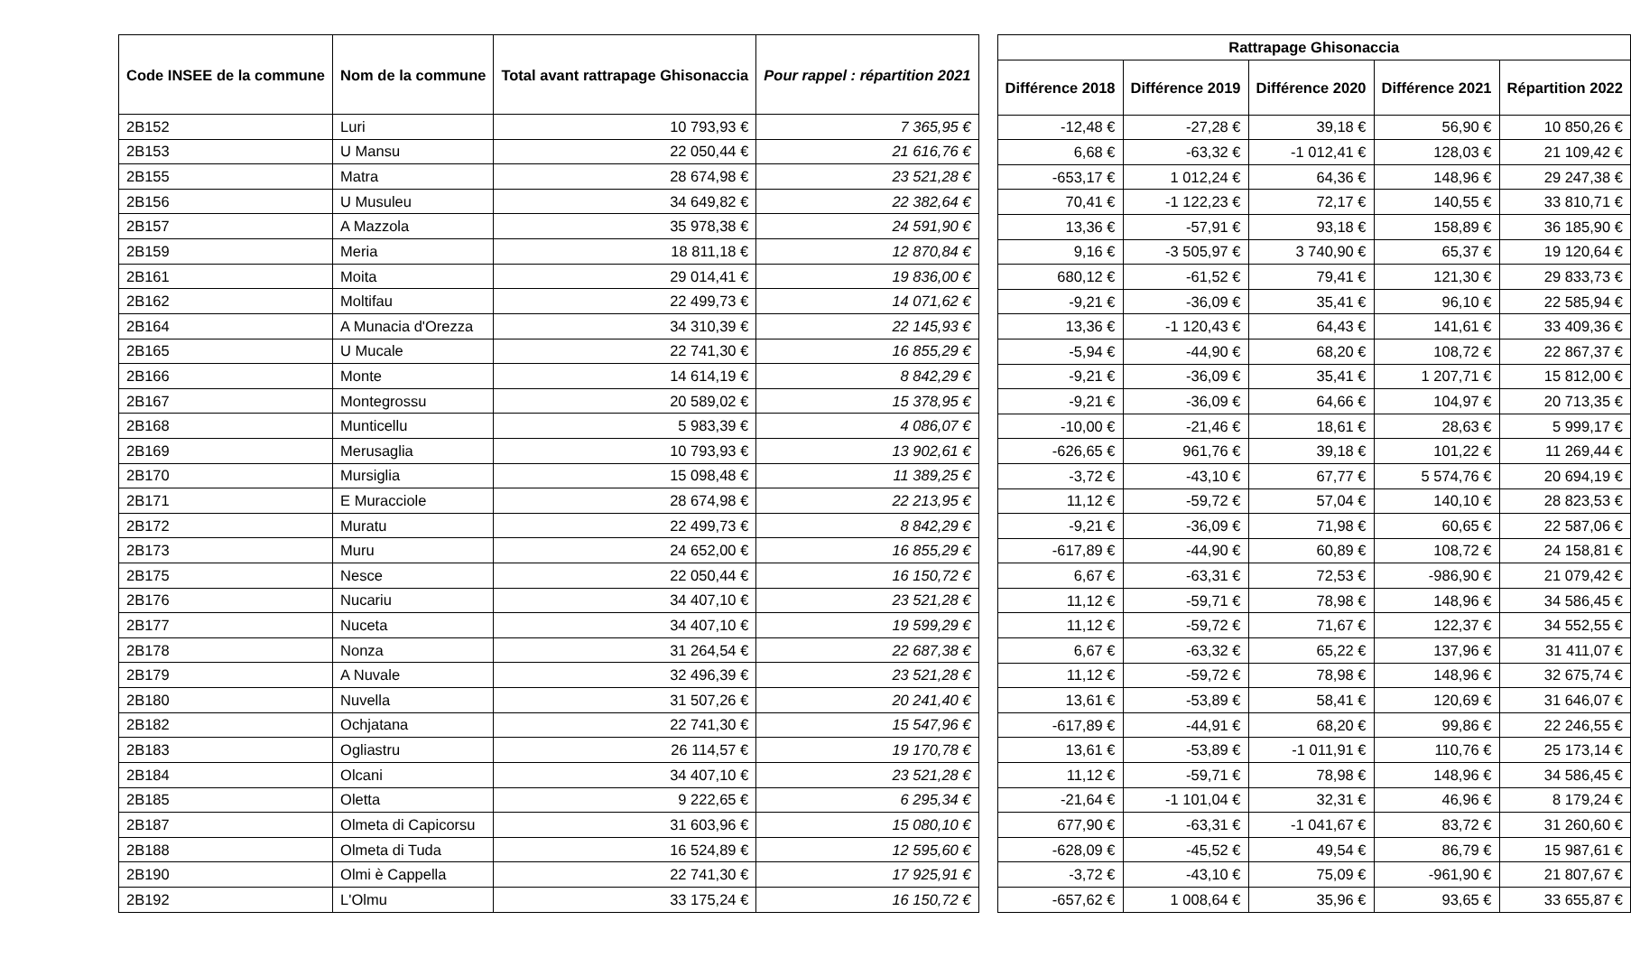| Code INSEE de la commune | Nom de la commune | Total avant rattrapage Ghisonaccia | Pour rappel : répartition 2021 |
| --- | --- | --- | --- |
| 2B152 | Luri | 10 793,93 € | 7 365,95 € |
| 2B153 | U Mansu | 22 050,44 € | 21 616,76 € |
| 2B155 | Matra | 28 674,98 € | 23 521,28 € |
| 2B156 | U Musuleu | 34 649,82 € | 22 382,64 € |
| 2B157 | A Mazzola | 35 978,38 € | 24 591,90 € |
| 2B159 | Meria | 18 811,18 € | 12 870,84 € |
| 2B161 | Moita | 29 014,41 € | 19 836,00 € |
| 2B162 | Moltifau | 22 499,73 € | 14 071,62 € |
| 2B164 | A Munacia d'Orezza | 34 310,39 € | 22 145,93 € |
| 2B165 | U Mucale | 22 741,30 € | 16 855,29 € |
| 2B166 | Monte | 14 614,19 € | 8 842,29 € |
| 2B167 | Montegrossu | 20 589,02 € | 15 378,95 € |
| 2B168 | Munticellu | 5 983,39 € | 4 086,07 € |
| 2B169 | Merusaglia | 10 793,93 € | 13 902,61 € |
| 2B170 | Mursiglia | 15 098,48 € | 11 389,25 € |
| 2B171 | E Muracciole | 28 674,98 € | 22 213,95 € |
| 2B172 | Muratu | 22 499,73 € | 8 842,29 € |
| 2B173 | Muru | 24 652,00 € | 16 855,29 € |
| 2B175 | Nesce | 22 050,44 € | 16 150,72 € |
| 2B176 | Nucariu | 34 407,10 € | 23 521,28 € |
| 2B177 | Nuceta | 34 407,10 € | 19 599,29 € |
| 2B178 | Nonza | 31 264,54 € | 22 687,38 € |
| 2B179 | A Nuvale | 32 496,39 € | 23 521,28 € |
| 2B180 | Nuvella | 31 507,26 € | 20 241,40 € |
| 2B182 | Ochjatana | 22 741,30 € | 15 547,96 € |
| 2B183 | Ogliastru | 26 114,57 € | 19 170,78 € |
| 2B184 | Olcani | 34 407,10 € | 23 521,28 € |
| 2B185 | Oletta | 9 222,65 € | 6 295,34 € |
| 2B187 | Olmeta di Capicorsu | 31 603,96 € | 15 080,10 € |
| 2B188 | Olmeta di Tuda | 16 524,89 € | 12 595,60 € |
| 2B190 | Olmi è Cappella | 22 741,30 € | 17 925,91 € |
| 2B192 | L'Olmu | 33 175,24 € | 16 150,72 € |
| Rattrapage Ghisonaccia | | | | |
| --- | --- | --- | --- | --- |
| Différence 2018 | Différence 2019 | Différence 2020 | Différence 2021 | Répartition 2022 |
| -12,48 € | -27,28 € | 39,18 € | 56,90 € | 10 850,26 € |
| 6,68 € | -63,32 € | -1 012,41 € | 128,03 € | 21 109,42 € |
| -653,17 € | 1 012,24 € | 64,36 € | 148,96 € | 29 247,38 € |
| 70,41 € | -1 122,23 € | 72,17 € | 140,55 € | 33 810,71 € |
| 13,36 € | -57,91 € | 93,18 € | 158,89 € | 36 185,90 € |
| 9,16 € | -3 505,97 € | 3 740,90 € | 65,37 € | 19 120,64 € |
| 680,12 € | -61,52 € | 79,41 € | 121,30 € | 29 833,73 € |
| -9,21 € | -36,09 € | 35,41 € | 96,10 € | 22 585,94 € |
| 13,36 € | -1 120,43 € | 64,43 € | 141,61 € | 33 409,36 € |
| -5,94 € | -44,90 € | 68,20 € | 108,72 € | 22 867,37 € |
| -9,21 € | -36,09 € | 35,41 € | 1 207,71 € | 15 812,00 € |
| -9,21 € | -36,09 € | 64,66 € | 104,97 € | 20 713,35 € |
| -10,00 € | -21,46 € | 18,61 € | 28,63 € | 5 999,17 € |
| -626,65 € | 961,76 € | 39,18 € | 101,22 € | 11 269,44 € |
| -3,72 € | -43,10 € | 67,77 € | 5 574,76 € | 20 694,19 € |
| 11,12 € | -59,72 € | 57,04 € | 140,10 € | 28 823,53 € |
| -9,21 € | -36,09 € | 71,98 € | 60,65 € | 22 587,06 € |
| -617,89 € | -44,90 € | 60,89 € | 108,72 € | 24 158,81 € |
| 6,67 € | -63,31 € | 72,53 € | -986,90 € | 21 079,42 € |
| 11,12 € | -59,71 € | 78,98 € | 148,96 € | 34 586,45 € |
| 11,12 € | -59,72 € | 71,67 € | 122,37 € | 34 552,55 € |
| 6,67 € | -63,32 € | 65,22 € | 137,96 € | 31 411,07 € |
| 11,12 € | -59,72 € | 78,98 € | 148,96 € | 32 675,74 € |
| 13,61 € | -53,89 € | 58,41 € | 120,69 € | 31 646,07 € |
| -617,89 € | -44,91 € | 68,20 € | 99,86 € | 22 246,55 € |
| 13,61 € | -53,89 € | -1 011,91 € | 110,76 € | 25 173,14 € |
| 11,12 € | -59,71 € | 78,98 € | 148,96 € | 34 586,45 € |
| -21,64 € | -1 101,04 € | 32,31 € | 46,96 € | 8 179,24 € |
| 677,90 € | -63,31 € | -1 041,67 € | 83,72 € | 31 260,60 € |
| -628,09 € | -45,52 € | 49,54 € | 86,79 € | 15 987,61 € |
| -3,72 € | -43,10 € | 75,09 € | -961,90 € | 21 807,67 € |
| -657,62 € | 1 008,64 € | 35,96 € | 93,65 € | 33 655,87 € |